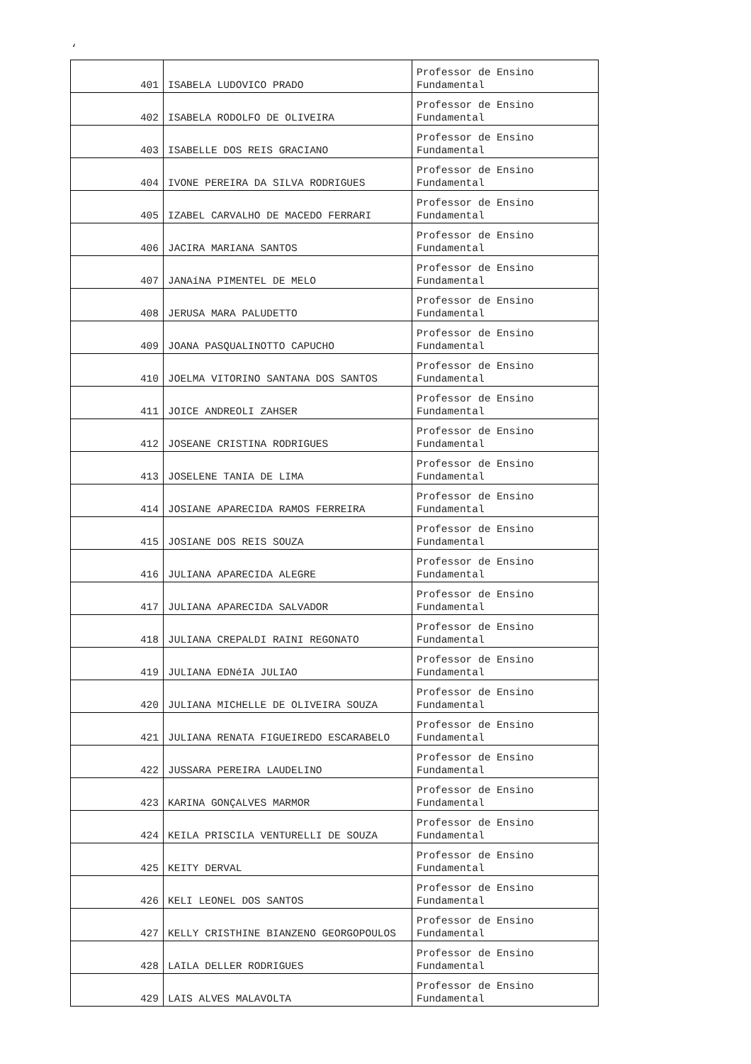‘
| 401 | ISABELA LUDOVICO PRADO | Professor de Ensino Fundamental |
| 402 | ISABELA RODOLFO DE OLIVEIRA | Professor de Ensino Fundamental |
| 403 | ISABELLE DOS REIS GRACIANO | Professor de Ensino Fundamental |
| 404 | IVONE PEREIRA DA SILVA RODRIGUES | Professor de Ensino Fundamental |
| 405 | IZABEL CARVALHO DE MACEDO FERRARI | Professor de Ensino Fundamental |
| 406 | JACIRA MARIANA SANTOS | Professor de Ensino Fundamental |
| 407 | JANAíNA PIMENTEL DE MELO | Professor de Ensino Fundamental |
| 408 | JERUSA MARA PALUDETTO | Professor de Ensino Fundamental |
| 409 | JOANA PASQUALINOTTO CAPUCHO | Professor de Ensino Fundamental |
| 410 | JOELMA VITORINO SANTANA DOS SANTOS | Professor de Ensino Fundamental |
| 411 | JOICE ANDREOLI ZAHSER | Professor de Ensino Fundamental |
| 412 | JOSEANE CRISTINA RODRIGUES | Professor de Ensino Fundamental |
| 413 | JOSELENE TANIA DE LIMA | Professor de Ensino Fundamental |
| 414 | JOSIANE APARECIDA RAMOS FERREIRA | Professor de Ensino Fundamental |
| 415 | JOSIANE DOS REIS SOUZA | Professor de Ensino Fundamental |
| 416 | JULIANA APARECIDA ALEGRE | Professor de Ensino Fundamental |
| 417 | JULIANA APARECIDA SALVADOR | Professor de Ensino Fundamental |
| 418 | JULIANA CREPALDI RAINI REGONATO | Professor de Ensino Fundamental |
| 419 | JULIANA EDNéIA JULIAO | Professor de Ensino Fundamental |
| 420 | JULIANA MICHELLE DE OLIVEIRA SOUZA | Professor de Ensino Fundamental |
| 421 | JULIANA RENATA FIGUEIREDO ESCARABELO | Professor de Ensino Fundamental |
| 422 | JUSSARA PEREIRA LAUDELINO | Professor de Ensino Fundamental |
| 423 | KARINA GONÇALVES MARMOR | Professor de Ensino Fundamental |
| 424 | KEILA PRISCILA VENTURELLI DE SOUZA | Professor de Ensino Fundamental |
| 425 | KEITY DERVAL | Professor de Ensino Fundamental |
| 426 | KELI LEONEL DOS SANTOS | Professor de Ensino Fundamental |
| 427 | KELLY CRISTHINE BIANZENO GEORGOPOULOS | Professor de Ensino Fundamental |
| 428 | LAILA DELLER RODRIGUES | Professor de Ensino Fundamental |
| 429 | LAIS ALVES MALAVOLTA | Professor de Ensino Fundamental |